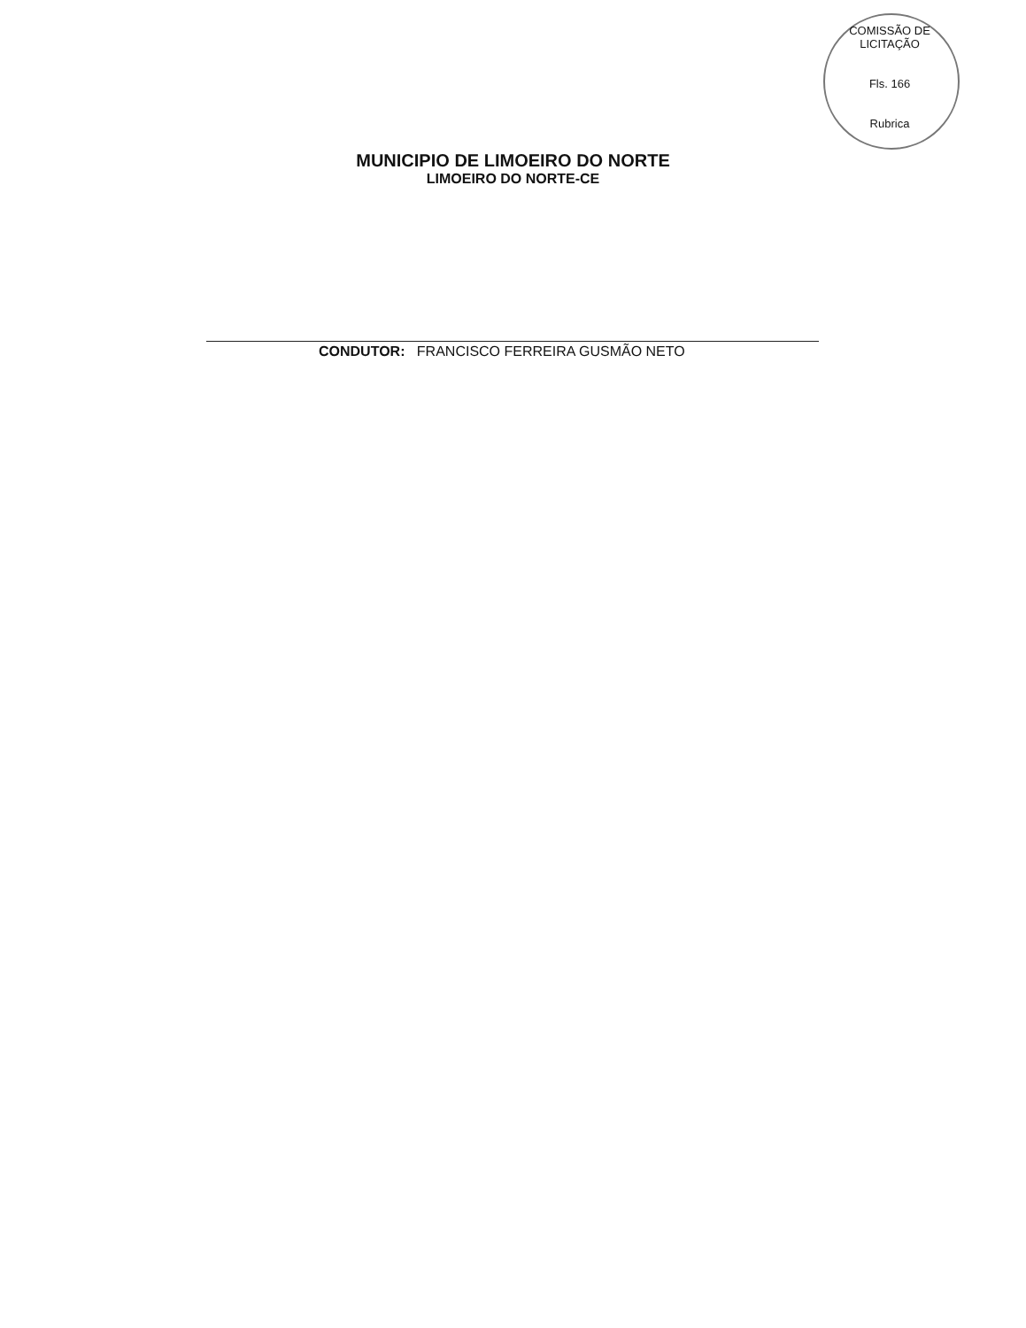COMISSÃO DE LICITAÇÃO
Fls. 166
Rubrica
MUNICIPIO DE LIMOEIRO DO NORTE
LIMOEIRO DO NORTE-CE
CONDUTOR: FRANCISCO FERREIRA GUSMÃO NETO